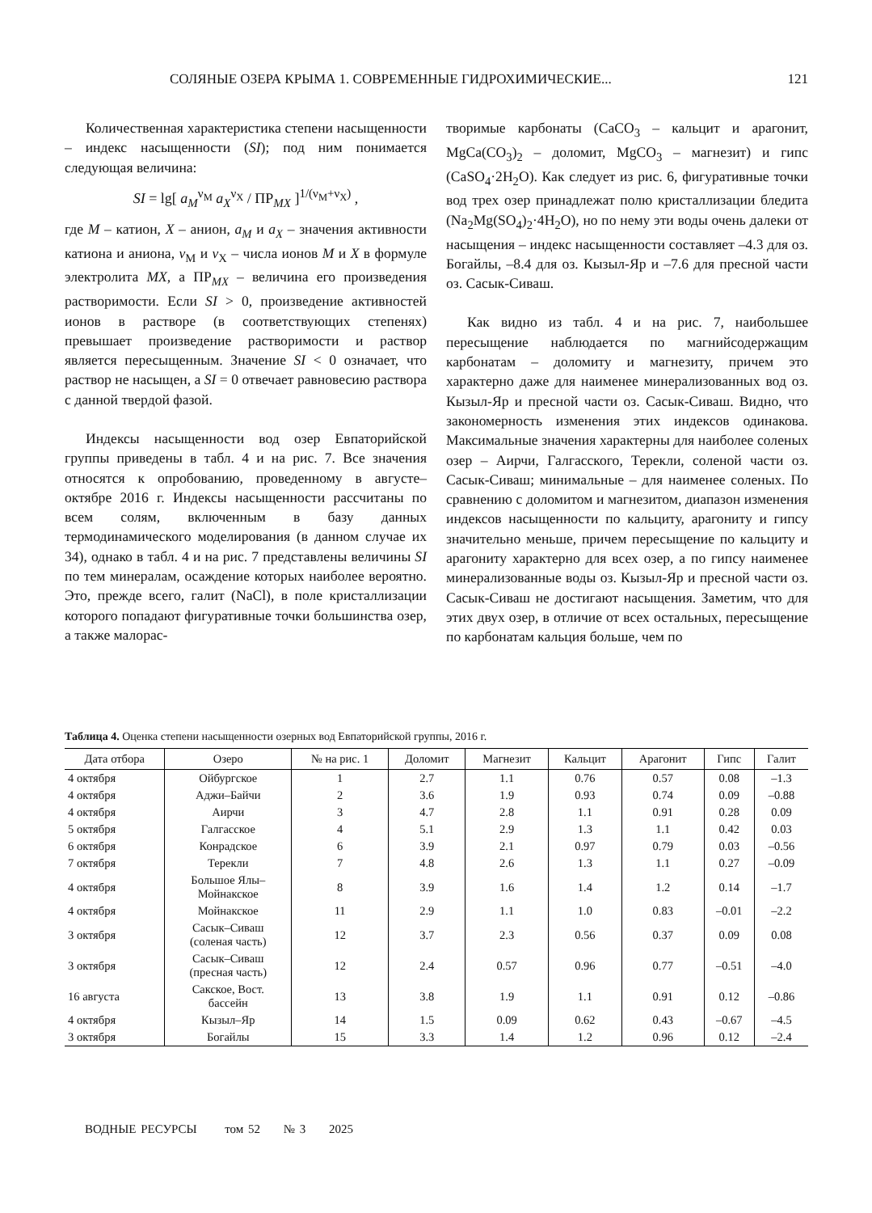СОЛЯНЫЕ ОЗЕРА КРЫМА 1. СОВРЕМЕННЫЕ ГИДРОХИМИЧЕСКИЕ... 121
Количественная характеристика степени насыщенности – индекс насыщенности (SI); под ним понимается следующая величина:
SI = lg[ a<sub>M</sub><sup>ν<sub>M</sub></sup> a<sub>X</sub><sup>ν<sub>X</sub></sup> / ПР<sub>MX</sub> ]<sup>1/(ν<sub>M</sub>+ν<sub>X</sub>)</sup> ,
где M – катион, X – анион, a<sub>M</sub> и a<sub>X</sub> – значения активности катиона и аниона, v<sub>M</sub> и v<sub>X</sub> – числа ионов M и X в формуле электролита MX, а ПР<sub>MX</sub> – величина его произведения растворимости. Если SI > 0, произведение активностей ионов в растворе (в соответствующих степенях) превышает произведение растворимости и раствор является пересыщенным. Значение SI < 0 означает, что раствор не насыщен, а SI = 0 отвечает равновесию раствора с данной твердой фазой.
Индексы насыщенности вод озер Евпаторийской группы приведены в табл. 4 и на рис. 7. Все значения относятся к опробованию, проведенному в августе–октябре 2016 г. Индексы насыщенности рассчитаны по всем солям, включенным в базу данных термодинамического моделирования (в данном случае их 34), однако в табл. 4 и на рис. 7 представлены величины SI по тем минералам, осаждение которых наиболее вероятно. Это, прежде всего, галит (NaCl), в поле кристаллизации которого попадают фигуративные точки большинства озер, а также малорас-
творимые карбонаты (CaCO<sub>3</sub> – кальцит и арагонит, MgCa(CO<sub>3</sub>)<sub>2</sub> – доломит, MgCO<sub>3</sub> – магнезит) и гипс (CaSO<sub>4</sub>·2H<sub>2</sub>O). Как следует из рис. 6, фигуративные точки вод трех озер принадлежат полю кристаллизации бледита (Na<sub>2</sub>Mg(SO<sub>4</sub>)<sub>2</sub>·4H<sub>2</sub>O), но по нему эти воды очень далеки от насыщения – индекс насыщенности составляет –4.3 для оз. Богайлы, –8.4 для оз. Кызыл-Яр и –7.6 для пресной части оз. Сасык-Сиваш.
Как видно из табл. 4 и на рис. 7, наибольшее пересыщение наблюдается по магнийсодержащим карбонатам – доломиту и магнезиту, причем это характерно даже для наименее минерализованных вод оз. Кызыл-Яр и пресной части оз. Сасык-Сиваш. Видно, что закономерность изменения этих индексов одинакова. Максимальные значения характерны для наиболее соленых озер – Аирчи, Галгасского, Терекли, соленой части оз. Сасык-Сиваш; минимальные – для наименее соленых. По сравнению с доломитом и магнезитом, диапазон изменения индексов насыщенности по кальциту, арагониту и гипсу значительно меньше, причем пересыщение по кальциту и арагониту характерно для всех озер, а по гипсу наименее минерализованные воды оз. Кызыл-Яр и пресной части оз. Сасык-Сиваш не достигают насыщения. Заметим, что для этих двух озер, в отличие от всех остальных, пересыщение по карбонатам кальция больше, чем по
Таблица 4. Оценка степени насыщенности озерных вод Евпаторийской группы, 2016 г.
| Дата отбора | Озеро | № на рис. 1 | Доломит | Магнезит | Кальцит | Арагонит | Гипс | Галит |
| --- | --- | --- | --- | --- | --- | --- | --- | --- |
| 4 октября | Ойбургское | 1 | 2.7 | 1.1 | 0.76 | 0.57 | 0.08 | –1.3 |
| 4 октября | Аджи–Байчи | 2 | 3.6 | 1.9 | 0.93 | 0.74 | 0.09 | –0.88 |
| 4 октября | Аирчи | 3 | 4.7 | 2.8 | 1.1 | 0.91 | 0.28 | 0.09 |
| 5 октября | Галгасское | 4 | 5.1 | 2.9 | 1.3 | 1.1 | 0.42 | 0.03 |
| 6 октября | Конрадское | 6 | 3.9 | 2.1 | 0.97 | 0.79 | 0.03 | –0.56 |
| 7 октября | Терекли | 7 | 4.8 | 2.6 | 1.3 | 1.1 | 0.27 | –0.09 |
| 4 октября | Большое Ялы– Мойнакское | 8 | 3.9 | 1.6 | 1.4 | 1.2 | 0.14 | –1.7 |
| 4 октября | Мойнакское | 11 | 2.9 | 1.1 | 1.0 | 0.83 | –0.01 | –2.2 |
| 3 октября | Сасык–Сиваш (соленая часть) | 12 | 3.7 | 2.3 | 0.56 | 0.37 | 0.09 | 0.08 |
| 3 октября | Сасык–Сиваш (пресная часть) | 12 | 2.4 | 0.57 | 0.96 | 0.77 | –0.51 | –4.0 |
| 16 августа | Сакское, Вост. бассейн | 13 | 3.8 | 1.9 | 1.1 | 0.91 | 0.12 | –0.86 |
| 4 октября | Кызыл–Яр | 14 | 1.5 | 0.09 | 0.62 | 0.43 | –0.67 | –4.5 |
| 3 октября | Богайлы | 15 | 3.3 | 1.4 | 1.2 | 0.96 | 0.12 | –2.4 |
ВОДНЫЕ РЕСУРСЫ том 52 № 3 2025